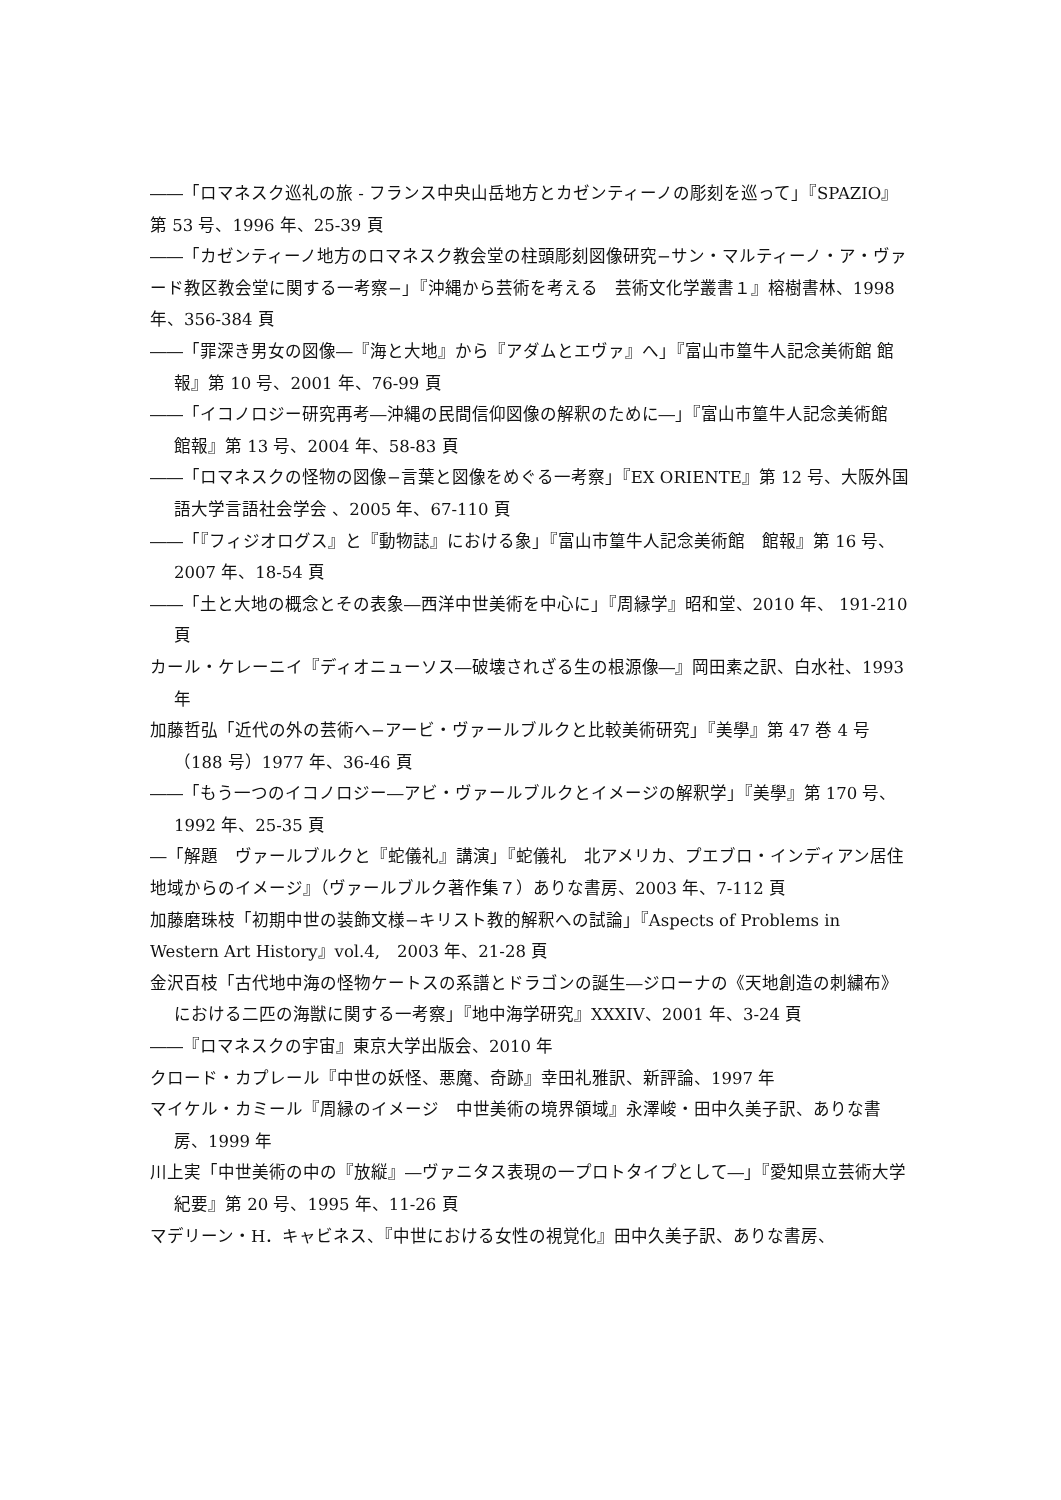――「ロマネスク巡礼の旅 - フランス中央山岳地方とカゼンティーノの彫刻を巡って」『SPAZIO』第 53 号、1996 年、25-39 頁
――「カゼンティーノ地方のロマネスク教会堂の柱頭彫刻図像研究−サン・マルティーノ・ア・ヴァード教区教会堂に関する一考察−」『沖縄から芸術を考える　芸術文化学叢書１』榕樹書林、1998 年、356-384 頁
――「罪深き男女の図像―『海と大地』から『アダムとエヴァ』へ」『富山市篁牛人記念美術館 館報』第 10 号、2001 年、76-99 頁
――「イコノロジー研究再考―沖縄の民間信仰図像の解釈のために―」『富山市篁牛人記念美術館　館報』第 13 号、2004 年、58-83 頁
――「ロマネスクの怪物の図像−言葉と図像をめぐる一考察」『EX ORIENTE』第 12 号、大阪外国語大学言語社会学会 、2005 年、67-110 頁
――「『フィジオログス』と『動物誌』における象」『富山市篁牛人記念美術館　館報』第 16 号、2007 年、18-54 頁
――「土と大地の概念とその表象―西洋中世美術を中心に」『周縁学』昭和堂、2010 年、 191-210 頁
カール・ケレーニイ『ディオニューソス―破壊されざる生の根源像―』岡田素之訳、白水社、1993 年
加藤哲弘「近代の外の芸術へ−アービ・ヴァールブルクと比較美術研究」『美學』第 47 巻 4 号（188 号）1977 年、36-46 頁
――「もう一つのイコノロジー―アビ・ヴァールブルクとイメージの解釈学」『美學』第 170 号、1992 年、25-35 頁
―「解題　ヴァールブルクと『蛇儀礼』講演」『蛇儀礼　北アメリカ、プエブロ・インディアン居住地域からのイメージ』（ヴァールブルク著作集７）ありな書房、2003 年、7-112 頁
加藤磨珠枝「初期中世の装飾文様−キリスト教的解釈への試論」『Aspects of Problems in Western Art History』vol.4,　2003 年、21-28 頁
金沢百枝「古代地中海の怪物ケートスの系譜とドラゴンの誕生―ジローナの《天地創造の刺繍布》における二匹の海獣に関する一考察」『地中海学研究』XXXIV、2001 年、3-24 頁
――『ロマネスクの宇宙』東京大学出版会、2010 年
クロード・カプレール『中世の妖怪、悪魔、奇跡』幸田礼雅訳、新評論、1997 年
マイケル・カミール『周縁のイメージ　中世美術の境界領域』永澤峻・田中久美子訳、ありな書房、1999 年
川上実「中世美術の中の『放縦』―ヴァニタス表現の一プロトタイプとして―」『愛知県立芸術大学紀要』第 20 号、1995 年、11-26 頁
マデリーン・H．キャビネス、『中世における女性の視覚化』田中久美子訳、ありな書房、